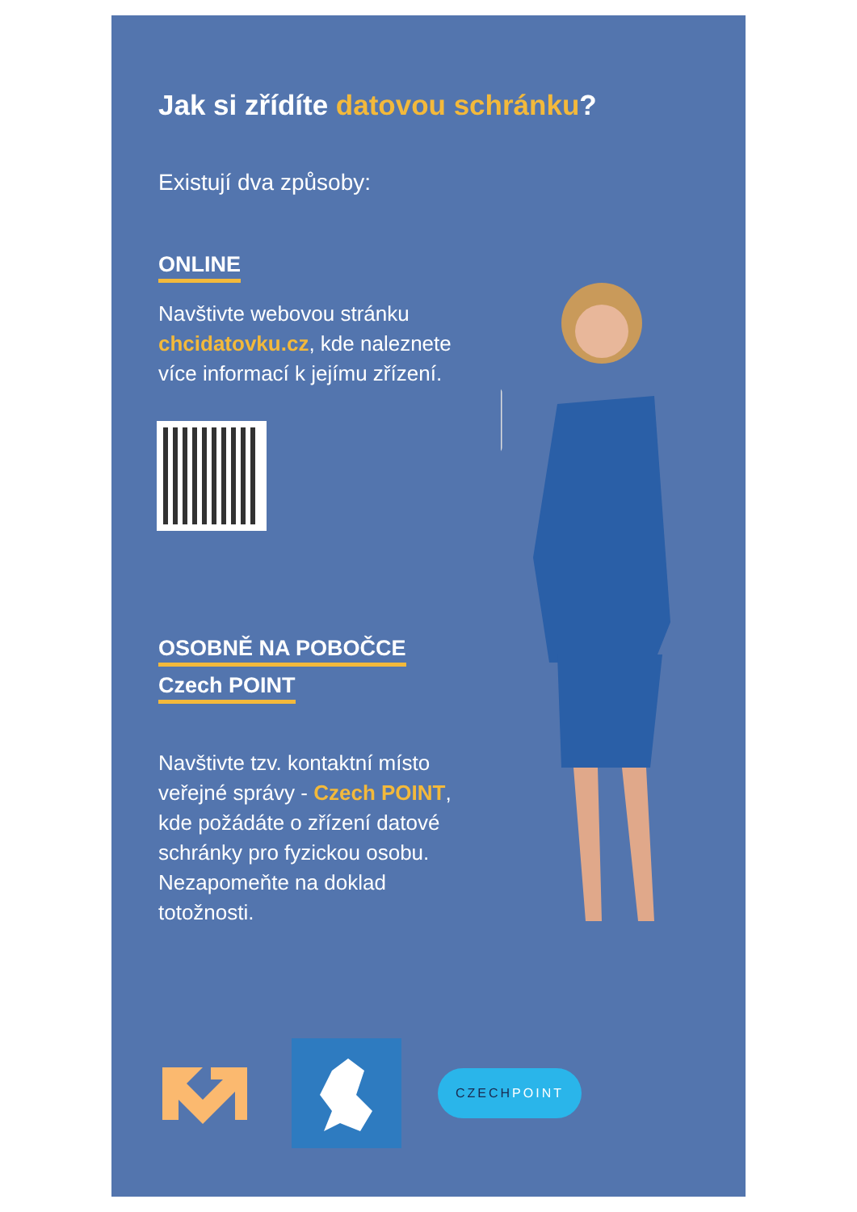Jak si zřídíte datovou schránku?
Existují dva způsoby:
ONLINE
Navštivte webovou stránku chcidatovku.cz, kde naleznete více informací k jejímu zřízení.
OSOBNĚ NA POBOČCE
Czech POINT
Navštivte tzv. kontaktní místo veřejné správy - Czech POINT, kde požádáte o zřízení datové schránky pro fyzickou osobu. Nezapomeňte na doklad totožnosti.
CZECHPOINT